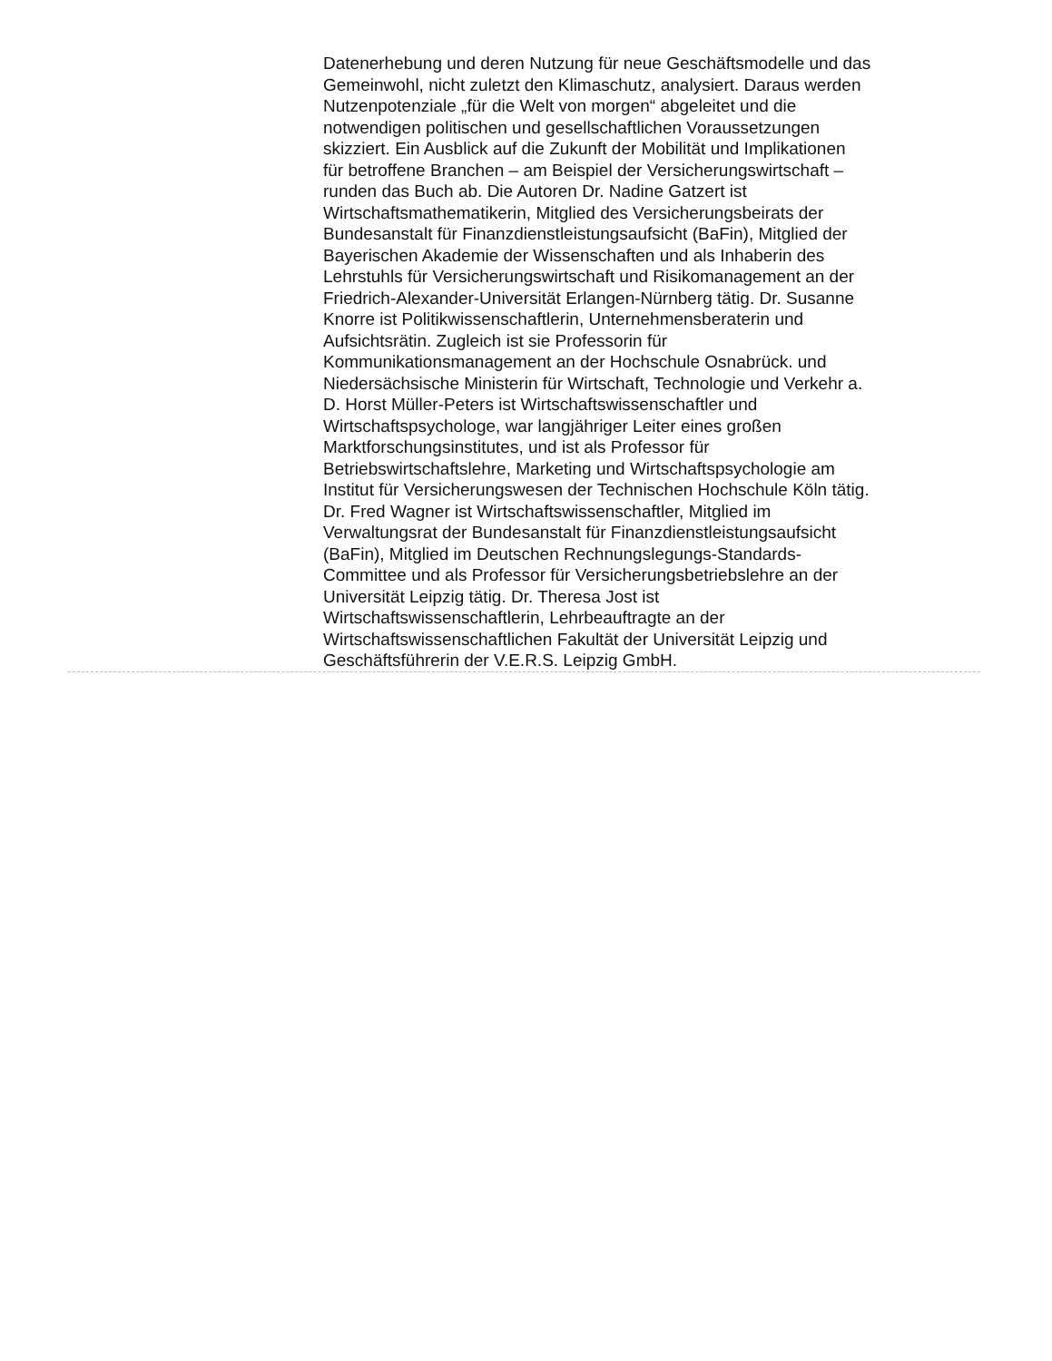Datenerhebung und deren Nutzung für neue Geschäftsmodelle und das
Gemeinwohl, nicht zuletzt den Klimaschutz, analysiert. Daraus werden
Nutzenpotenziale „für die Welt von morgen“ abgeleitet und die
notwendigen politischen und gesellschaftlichen Voraussetzungen
skizziert. Ein Ausblick auf die Zukunft der Mobilität und Implikationen
für betroffene Branchen – am Beispiel der Versicherungswirtschaft –
runden das Buch ab. Die Autoren Dr. Nadine Gatzert ist
Wirtschaftsmathematikerin, Mitglied des Versicherungsbeirats der
Bundesanstalt für Finanzdienstleistungsaufsicht (BaFin), Mitglied der
Bayerischen Akademie der Wissenschaften und als Inhaberin des
Lehrstuhls für Versicherungswirtschaft und Risikomanagement an der
Friedrich-Alexander-Universität Erlangen-Nürnberg tätig. Dr. Susanne
Knorre ist Politikwissenschaftlerin, Unternehmensberaterin und
Aufsichtsrätin. Zugleich ist sie Professorin für
Kommunikationsmanagement an der Hochschule Osnabrück. und
Niedersächsische Ministerin für Wirtschaft, Technologie und Verkehr a.
D. Horst Müller-Peters ist Wirtschaftswissenschaftler und
Wirtschaftspsychologe, war langjähriger Leiter eines großen
Marktforschungsinstitutes, und ist als Professor für
Betriebswirtschaftslehre, Marketing und Wirtschaftspsychologie am
Institut für Versicherungswesen der Technischen Hochschule Köln tätig.
Dr. Fred Wagner ist Wirtschaftswissenschaftler, Mitglied im
Verwaltungsrat der Bundesanstalt für Finanzdienstleistungsaufsicht
(BaFin), Mitglied im Deutschen Rechnungslegungs-Standards-
Committee und als Professor für Versicherungsbetriebslehre an der
Universität Leipzig tätig. Dr. Theresa Jost ist
Wirtschaftswissenschaftlerin, Lehrbeauftragte an der
Wirtschaftswissenschaftlichen Fakultät der Universität Leipzig und
Geschäftsführerin der V.E.R.S. Leipzig GmbH.